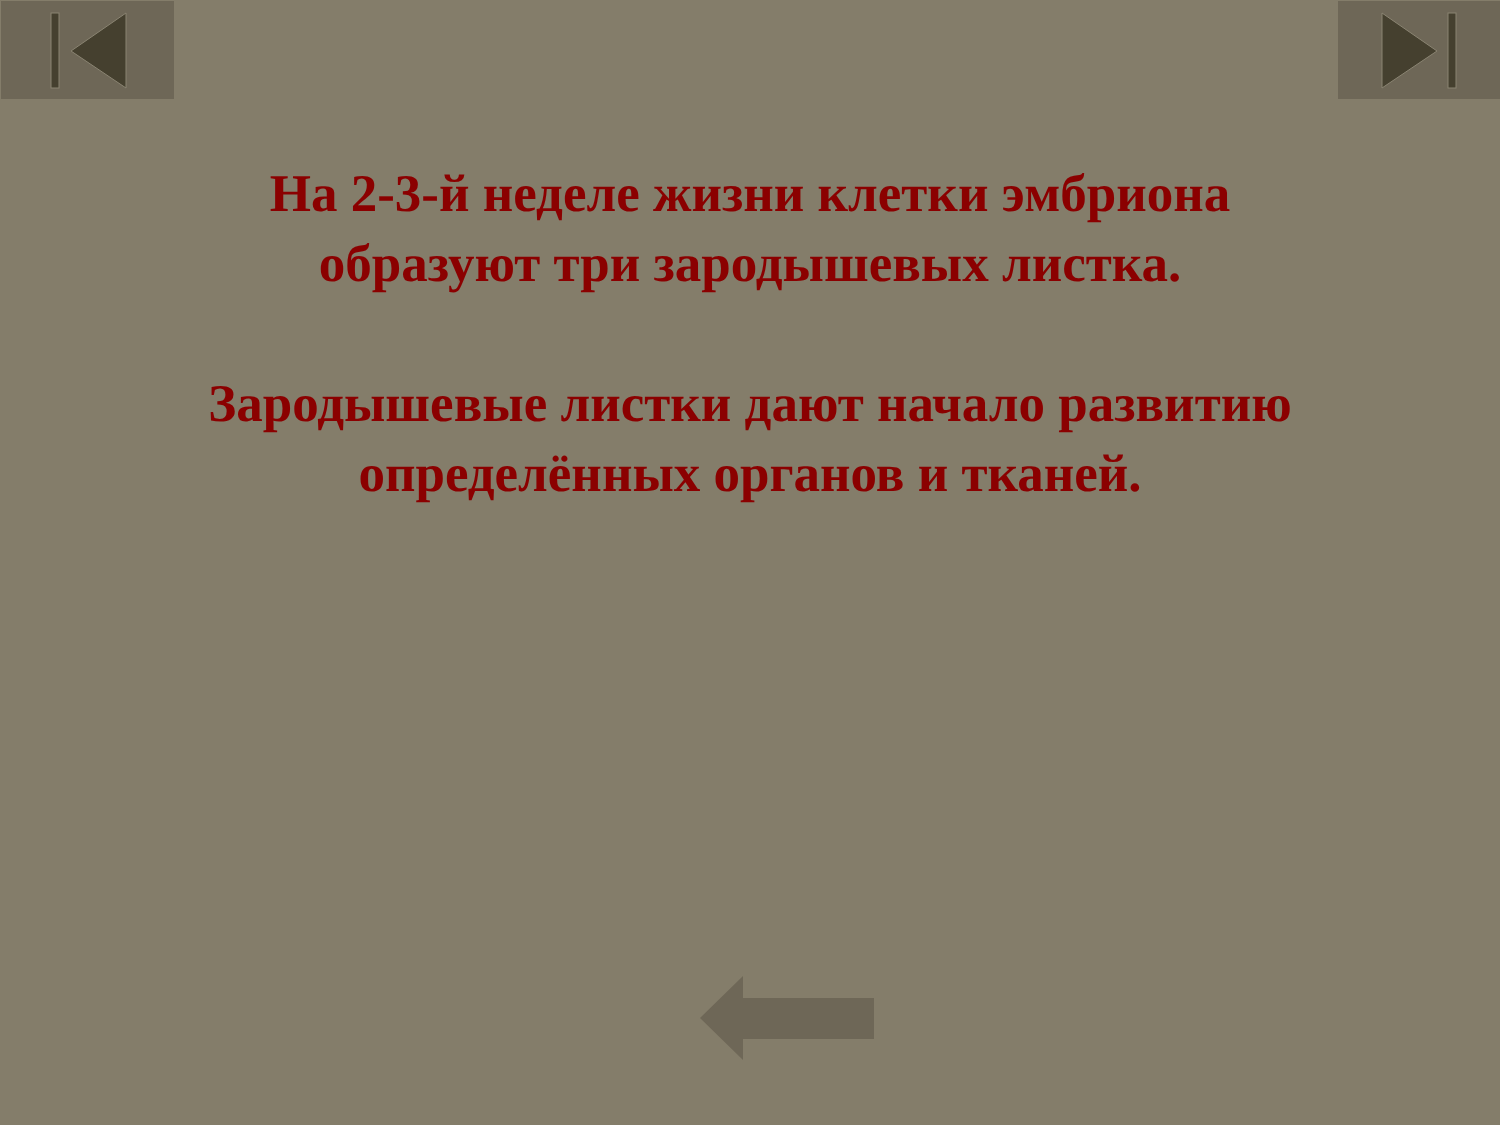На 2-3-й неделе жизни клетки эмбриона
образуют три зародышевых листка.
Зародышевые листки дают начало развитию
определённых органов и тканей.